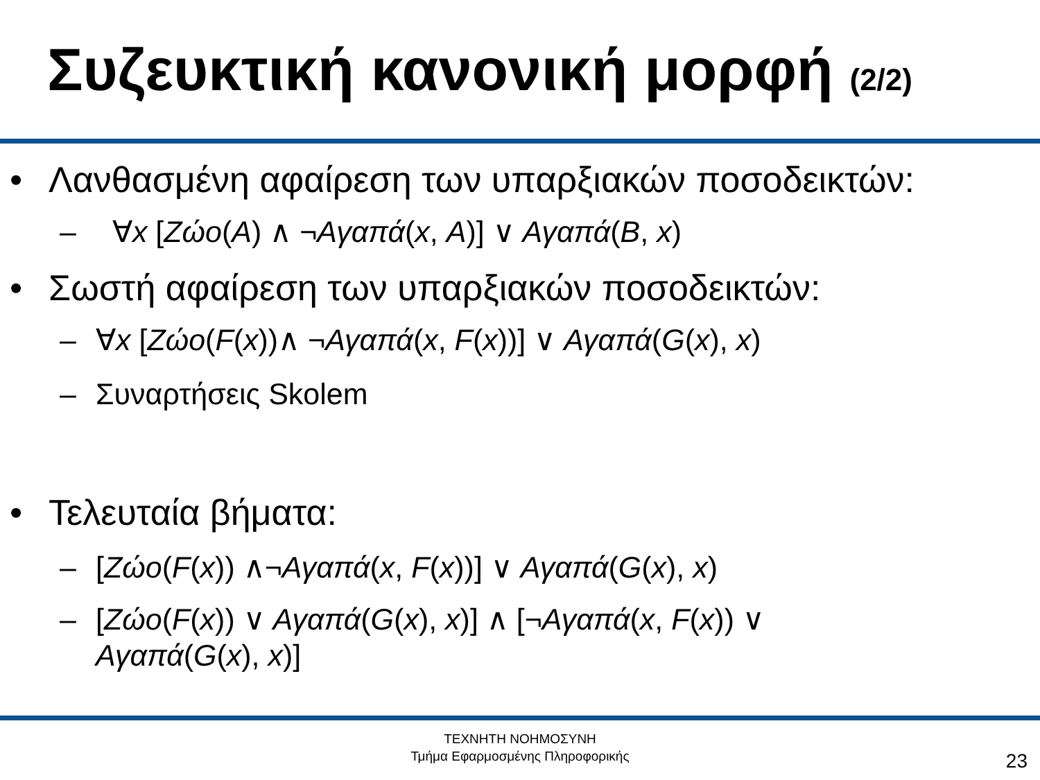Συζευκτική κανονική μορφή (2/2)
• Λανθασμένη αφαίρεση των υπαρξιακών ποσοδεικτών:
– ∀x [Ζώο(A) ∧ ¬Αγαπά(x, A)] ∨ Αγαπά(B, x)
• Σωστή αφαίρεση των υπαρξιακών ποσοδεικτών:
– ∀x [Ζώο(F(x))∧ ¬Αγαπά(x, F(x))] ∨ Αγαπά(G(x), x)
– Συναρτήσεις Skolem
• Τελευταία βήματα:
– [Ζώο(F(x)) ∧¬Αγαπά(x, F(x))] ∨ Αγαπά(G(x), x)
– [Ζώο(F(x)) ∨ Αγαπά(G(x), x)] ∧ [¬Αγαπά(x, F(x)) ∨
Αγαπά(G(x), x)]
ΤΕΧΝΗΤΗ ΝΟΗΜΟΣΥΝΗ
Τμήμα Εφαρμοσμένης Πληροφορικής
23